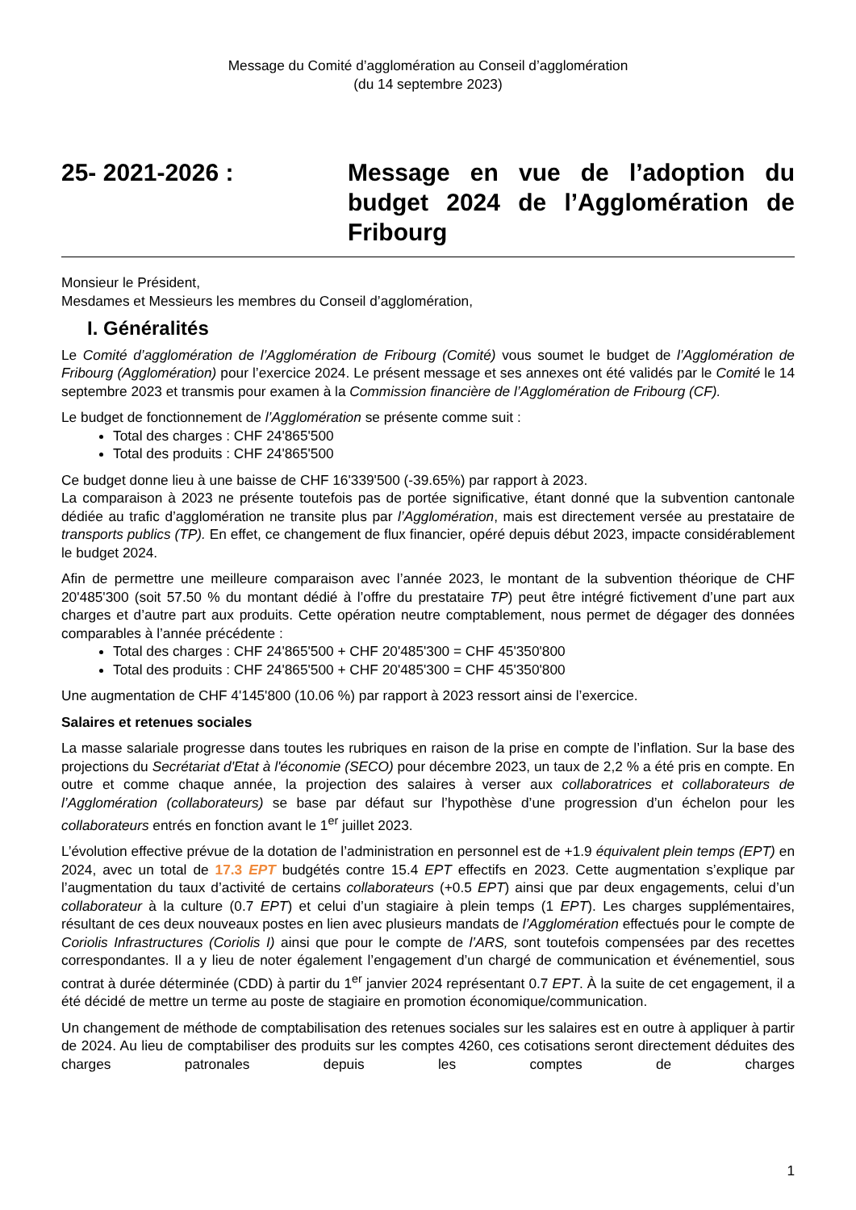Message du Comité d’agglomération au Conseil d’agglomération
(du 14 septembre 2023)
25- 2021-2026 : Message en vue de l’adoption du budget 2024 de l’Agglomération de Fribourg
Monsieur le Président,
Mesdames et Messieurs les membres du Conseil d’agglomération,
I. Généralités
Le Comité d’agglomération de l’Agglomération de Fribourg (Comité) vous soumet le budget de l’Agglomération de Fribourg (Agglomération) pour l’exercice 2024. Le présent message et ses annexes ont été validés par le Comité le 14 septembre 2023 et transmis pour examen à la Commission financière de l’Agglomération de Fribourg (CF).
Le budget de fonctionnement de l’Agglomération se présente comme suit :
Total des charges : CHF 24'865'500
Total des produits : CHF 24'865'500
Ce budget donne lieu à une baisse de CHF 16'339'500 (-39.65%) par rapport à 2023.
La comparaison à 2023 ne présente toutefois pas de portée significative, étant donné que la subvention cantonale dédiée au trafic d’agglomération ne transite plus par l’Agglomération, mais est directement versée au prestataire de transports publics (TP). En effet, ce changement de flux financier, opéré depuis début 2023, impacte considérablement le budget 2024.
Afin de permettre une meilleure comparaison avec l’année 2023, le montant de la subvention théorique de CHF 20'485'300 (soit 57.50 % du montant dédié à l’offre du prestataire TP) peut être intégré fictivement d’une part aux charges et d’autre part aux produits. Cette opération neutre comptablement, nous permet de dégager des données comparables à l’année précédente :
Total des charges : CHF 24'865'500 + CHF 20'485'300 = CHF 45'350'800
Total des produits : CHF 24'865'500 + CHF 20'485'300 = CHF 45'350'800
Une augmentation de CHF 4'145'800 (10.06 %) par rapport à 2023 ressort ainsi de l’exercice.
Salaires et retenues sociales
La masse salariale progresse dans toutes les rubriques en raison de la prise en compte de l’inflation. Sur la base des projections du Secrétariat d'Etat à l'économie (SECO) pour décembre 2023, un taux de 2,2 % a été pris en compte. En outre et comme chaque année, la projection des salaires à verser aux collaboratrices et collaborateurs de l’Agglomération (collaborateurs) se base par défaut sur l’hypothèse d’une progression d’un échelon pour les collaborateurs entrés en fonction avant le 1<sup>er</sup> juillet 2023.
L’évolution effective prévue de la dotation de l’administration en personnel est de +1.9 équivalent plein temps (EPT) en 2024, avec un total de 17.3 EPT budgétés contre 15.4 EPT effectifs en 2023. Cette augmentation s’explique par l’augmentation du taux d’activité de certains collaborateurs (+0.5 EPT) ainsi que par deux engagements, celui d’un collaborateur à la culture (0.7 EPT) et celui d’un stagiaire à plein temps (1 EPT). Les charges supplémentaires, résultant de ces deux nouveaux postes en lien avec plusieurs mandats de l’Agglomération effectués pour le compte de Coriolis Infrastructures (Coriolis I) ainsi que pour le compte de l’ARS, sont toutefois compensées par des recettes correspondantes. Il a y lieu de noter également l’engagement d’un chargé de communication et événementiel, sous contrat à durée déterminée (CDD) à partir du 1<sup>er</sup> janvier 2024 représentant 0.7 EPT. À la suite de cet engagement, il a été décidé de mettre un terme au poste de stagiaire en promotion économique/communication.
Un changement de méthode de comptabilisation des retenues sociales sur les salaires est en outre à appliquer à partir de 2024. Au lieu de comptabiliser des produits sur les comptes 4260, ces cotisations seront directement déduites des charges patronales depuis les comptes de charges
1